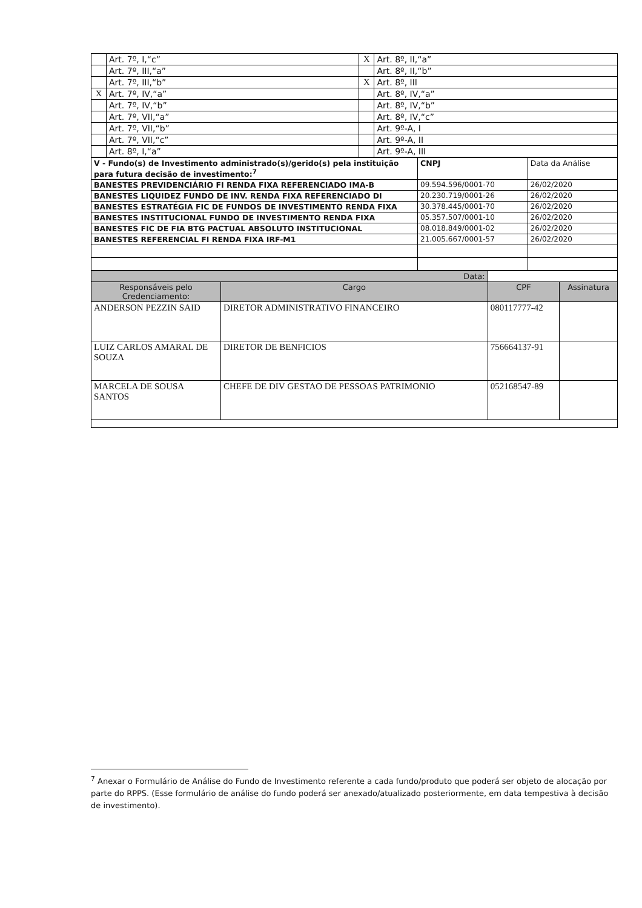| | Art. 7º, I,“c” | X | Art. 8º, II,“a” |
| | Art. 7º, III,“a” | | Art. 8º, II,“b” |
| | Art. 7º, III,“b” | X | Art. 8º, III |
| X | Art. 7º, IV,“a” | | Art. 8º, IV,“a” |
| | Art. 7º, IV,“b” | | Art. 8º, IV,“b” |
| | Art. 7º, VII,“a” | | Art. 8º, IV,“c” |
| | Art. 7º, VII,“b” | | Art. 9º-A, I |
| | Art. 7º, VII,“c” | | Art. 9º-A, II |
| | Art. 8º, I,“a” | | Art. 9º-A, III |
| V - Fundo(s) de Investimento administrado(s)/gerido(s) pela instituição para futura decisão de investimento:<sup>7</sup> | CNPJ | Data da Análise |
| BANESTES PREVIDENCIÁRIO FI RENDA FIXA REFERENCIADO IMA-B | 09.594.596/0001-70 | 26/02/2020 |
| BANESTES LIQUIDEZ FUNDO DE INV. RENDA FIXA REFERENCIADO DI | 20.230.719/0001-26 | 26/02/2020 |
| BANESTES ESTRATÉGIA FIC DE FUNDOS DE INVESTIMENTO RENDA FIXA | 30.378.445/0001-70 | 26/02/2020 |
| BANESTES INSTITUCIONAL FUNDO DE INVESTIMENTO RENDA FIXA | 05.357.507/0001-10 | 26/02/2020 |
| BANESTES FIC DE FIA BTG PACTUAL ABSOLUTO INSTITUCIONAL | 08.018.849/0001-02 | 26/02/2020 |
| BANESTES REFERENCIAL FI RENDA FIXA IRF-M1 | 21.005.667/0001-57 | 26/02/2020 |
| Data: | | | |
| --- | --- | --- | --- |
| Responsáveis pelo Credenciamento: | Cargo | CPF | Assinatura |
| ANDERSON PEZZIN SAID | DIRETOR ADMINISTRATIVO FINANCEIRO | 080117777-42 | |
| LUIZ CARLOS AMARAL DE SOUZA | DIRETOR DE BENFICIOS | 756664137-91 | |
| MARCELA DE SOUSA SANTOS | CHEFE DE DIV GESTAO DE PESSOAS PATRIMONIO | 052168547-89 | |
<sup>7</sup> Anexar o Formulário de Análise do Fundo de Investimento referente a cada fundo/produto que poderá ser objeto de alocação por parte do RPPS. (Esse formulário de análise do fundo poderá ser anexado/atualizado posteriormente, em data tempestiva à decisão de investimento).